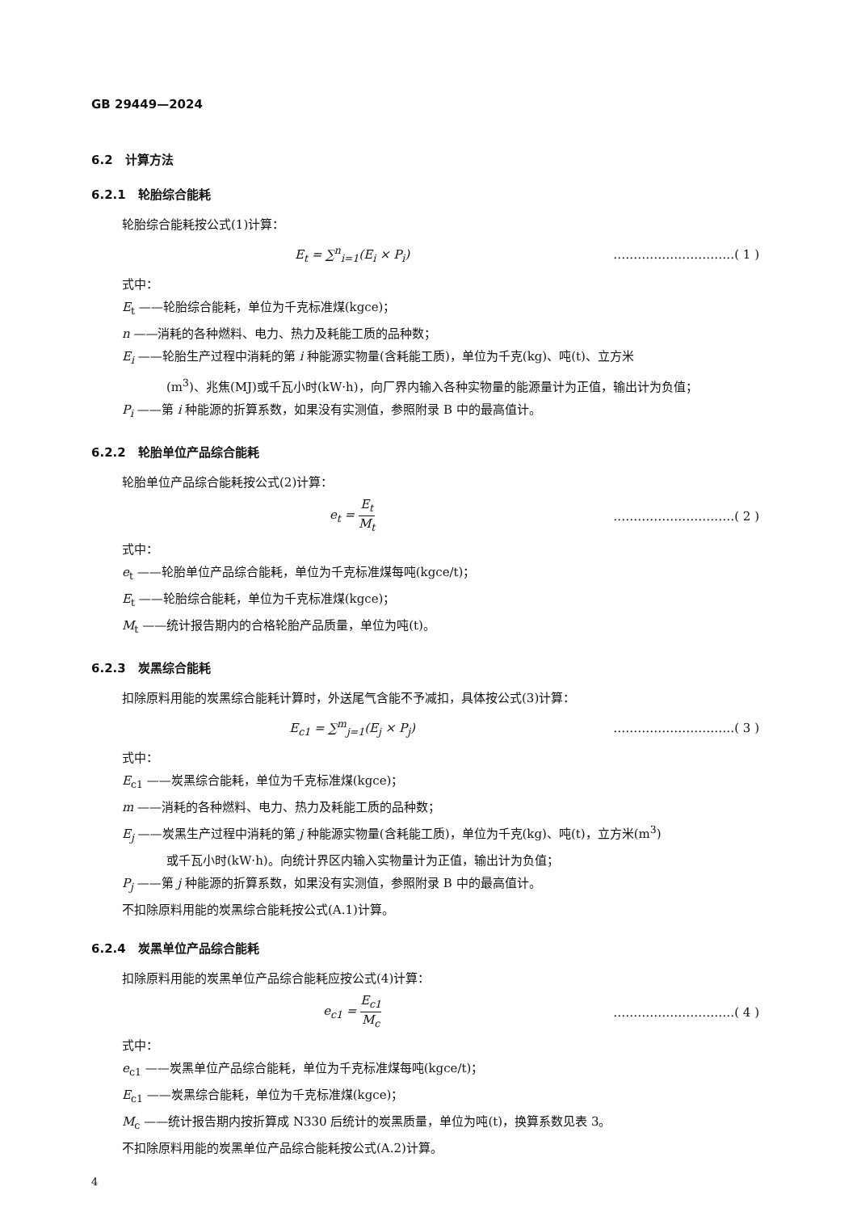GB 29449—2024
6.2　计算方法
6.2.1　轮胎综合能耗
轮胎综合能耗按公式(1)计算：
E<sub>t</sub> = ∑<sup>n</sup><sub>i=1</sub>(E<sub>i</sub> × P<sub>i</sub>) …………………………( 1 )
式中：
E<sub>t</sub> ——轮胎综合能耗，单位为千克标准煤(kgce)；
n ——消耗的各种燃料、电力、热力及耗能工质的品种数；
E<sub>i</sub> ——轮胎生产过程中消耗的第 i 种能源实物量(含耗能工质)，单位为千克(kg)、吨(t)、立方米
(m<sup>3</sup>)、兆焦(MJ)或千瓦小时(kW·h)，向厂界内输入各种实物量的能源量计为正值，输出计为负值；
P<sub>i</sub> ——第 i 种能源的折算系数，如果没有实测值，参照附录 B 中的最高值计。
6.2.2　轮胎单位产品综合能耗
轮胎单位产品综合能耗按公式(2)计算：
e<sub>t</sub> = E<sub>t</sub> M<sub>t</sub>
…………………………( 2 )
式中：
e<sub>t</sub> ——轮胎单位产品综合能耗，单位为千克标准煤每吨(kgce/t)；
E<sub>t</sub> ——轮胎综合能耗，单位为千克标准煤(kgce)；
M<sub>t</sub> ——统计报告期内的合格轮胎产品质量，单位为吨(t)。
6.2.3　炭黑综合能耗
扣除原料用能的炭黑综合能耗计算时，外送尾气含能不予减扣，具体按公式(3)计算：
E<sub>c1</sub> = ∑<sup>m</sup><sub>j=1</sub>(E<sub>j</sub> × P<sub>j</sub>) …………………………( 3 )
式中：
E<sub>c1</sub> ——炭黑综合能耗，单位为千克标准煤(kgce)；
m ——消耗的各种燃料、电力、热力及耗能工质的品种数；
E<sub>j</sub> ——炭黑生产过程中消耗的第 j 种能源实物量(含耗能工质)，单位为千克(kg)、吨(t)，立方米(m<sup>3</sup>)
或千瓦小时(kW·h)。向统计界区内输入实物量计为正值，输出计为负值；
P<sub>j</sub> ——第 j 种能源的折算系数，如果没有实测值，参照附录 B 中的最高值计。
不扣除原料用能的炭黑综合能耗按公式(A.1)计算。
6.2.4　炭黑单位产品综合能耗
扣除原料用能的炭黑单位产品综合能耗应按公式(4)计算：
e<sub>c1</sub> = E<sub>c1</sub> M<sub>c</sub>
…………………………( 4 )
式中：
e<sub>c1</sub> ——炭黑单位产品综合能耗，单位为千克标准煤每吨(kgce/t)；
E<sub>c1</sub> ——炭黑综合能耗，单位为千克标准煤(kgce)；
M<sub>c</sub> ——统计报告期内按折算成 N330 后统计的炭黑质量，单位为吨(t)，换算系数见表 3。
不扣除原料用能的炭黑单位产品综合能耗按公式(A.2)计算。
4